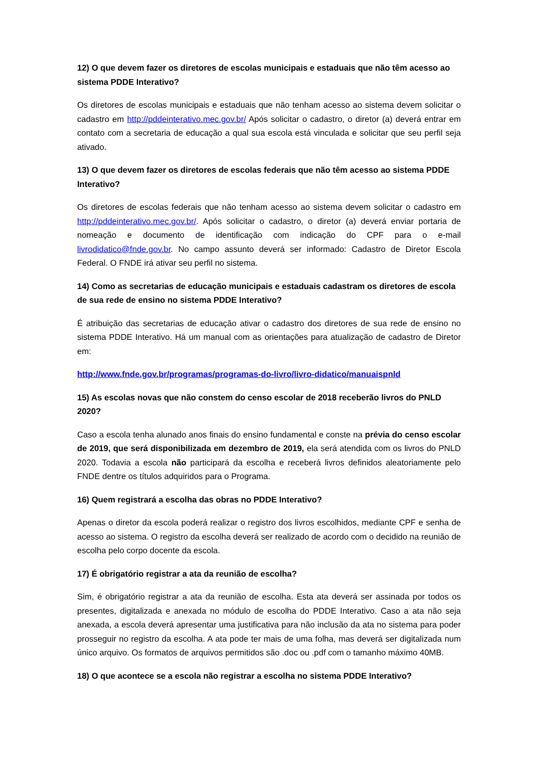12) O que devem fazer os diretores de escolas municipais e estaduais que não têm acesso ao sistema PDDE Interativo?
Os diretores de escolas municipais e estaduais que não tenham acesso ao sistema devem solicitar o cadastro em http://pddeinterativo.mec.gov.br/ Após solicitar o cadastro, o diretor (a) deverá entrar em contato com a secretaria de educação a qual sua escola está vinculada e solicitar que seu perfil seja ativado.
13) O que devem fazer os diretores de escolas federais que não têm acesso ao sistema PDDE Interativo?
Os diretores de escolas federais que não tenham acesso ao sistema devem solicitar o cadastro em http://pddeinterativo.mec.gov.br/. Após solicitar o cadastro, o diretor (a) deverá enviar portaria de nomeação e documento de identificação com indicação do CPF para o e-mail livrodidatico@fnde.gov.br. No campo assunto deverá ser informado: Cadastro de Diretor Escola Federal. O FNDE irá ativar seu perfil no sistema.
14) Como as secretarias de educação municipais e estaduais cadastram os diretores de escola de sua rede de ensino no sistema PDDE Interativo?
É atribuição das secretarias de educação ativar o cadastro dos diretores de sua rede de ensino no sistema PDDE Interativo. Há um manual com as orientações para atualização de cadastro de Diretor em:
http://www.fnde.gov.br/programas/programas-do-livro/livro-didatico/manuaispnld
15) As escolas novas que não constem do censo escolar de 2018 receberão livros do PNLD 2020?
Caso a escola tenha alunado anos finais do ensino fundamental e conste na prévia do censo escolar de 2019, que será disponibilizada em dezembro de 2019, ela será atendida com os livros do PNLD 2020. Todavia a escola não participará da escolha e receberá livros definidos aleatoriamente pelo FNDE dentre os títulos adquiridos para o Programa.
16) Quem registrará a escolha das obras no PDDE Interativo?
Apenas o diretor da escola poderá realizar o registro dos livros escolhidos, mediante CPF e senha de acesso ao sistema. O registro da escolha deverá ser realizado de acordo com o decidido na reunião de escolha pelo corpo docente da escola.
17) É obrigatório registrar a ata da reunião de escolha?
Sim, é obrigatório registrar a ata da reunião de escolha. Esta ata deverá ser assinada por todos os presentes, digitalizada e anexada no módulo de escolha do PDDE Interativo. Caso a ata não seja anexada, a escola deverá apresentar uma justificativa para não inclusão da ata no sistema para poder prosseguir no registro da escolha. A ata pode ter mais de uma folha, mas deverá ser digitalizada num único arquivo. Os formatos de arquivos permitidos são .doc ou .pdf com o tamanho máximo 40MB.
18) O que acontece se a escola não registrar a escolha no sistema PDDE Interativo?